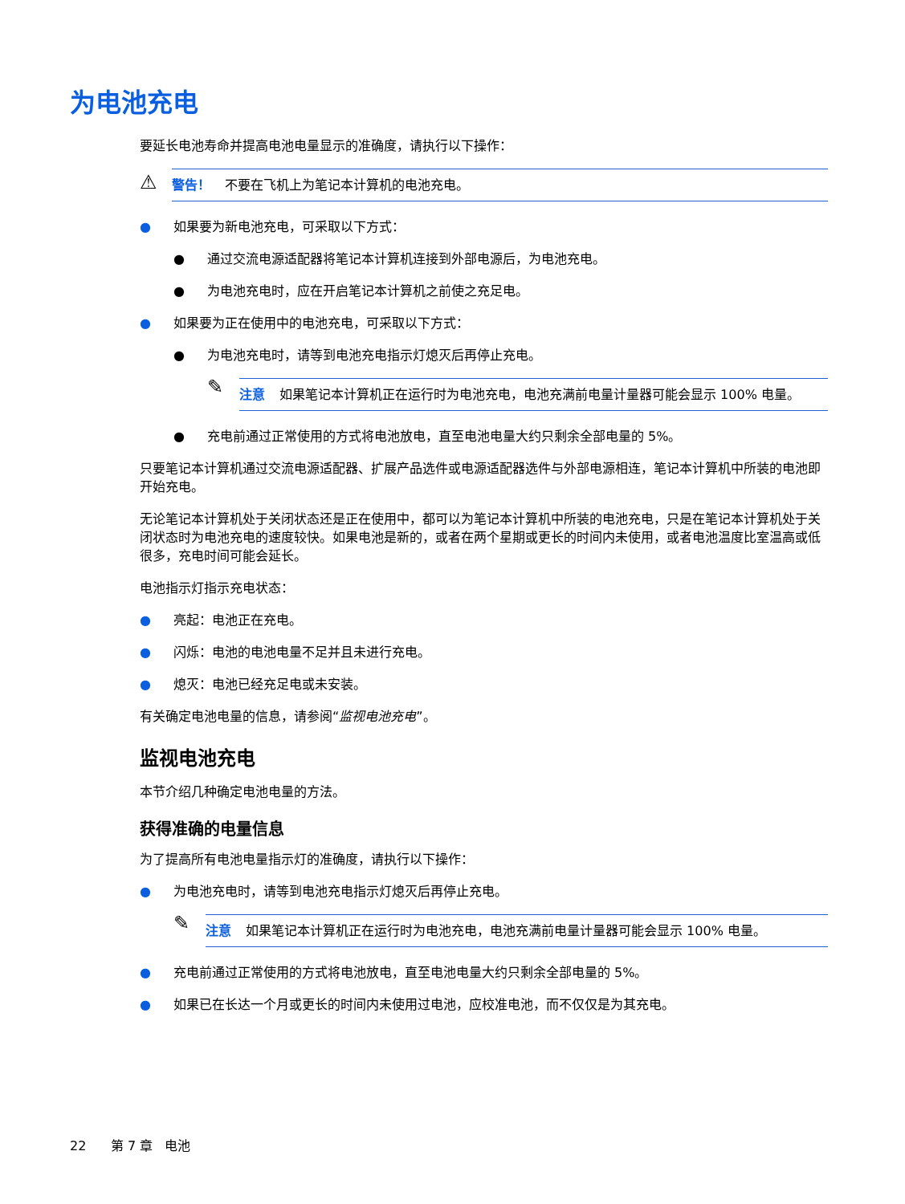为电池充电
要延长电池寿命并提高电池电量显示的准确度，请执行以下操作：
⚠
警告！ 不要在飞机上为笔记本计算机的电池充电。
● 如果要为新电池充电，可采取以下方式：
● 通过交流电源适配器将笔记本计算机连接到外部电源后，为电池充电。
● 为电池充电时，应在开启笔记本计算机之前使之充足电。
● 如果要为正在使用中的电池充电，可采取以下方式：
● 为电池充电时，请等到电池充电指示灯熄灭后再停止充电。
✎
注意 如果笔记本计算机正在运行时为电池充电，电池充满前电量计量器可能会显示 100% 电量。
● 充电前通过正常使用的方式将电池放电，直至电池电量大约只剩余全部电量的 5%。
只要笔记本计算机通过交流电源适配器、扩展产品选件或电源适配器选件与外部电源相连，笔记本计算机中所装的电池即开始充电。
无论笔记本计算机处于关闭状态还是正在使用中，都可以为笔记本计算机中所装的电池充电，只是在笔记本计算机处于关闭状态时为电池充电的速度较快。如果电池是新的，或者在两个星期或更长的时间内未使用，或者电池温度比室温高或低很多，充电时间可能会延长。
电池指示灯指示充电状态：
● 亮起：电池正在充电。
● 闪烁：电池的电池电量不足并且未进行充电。
● 熄灭：电池已经充足电或未安装。
有关确定电池电量的信息，请参阅“监视电池充电”。
监视电池充电
本节介绍几种确定电池电量的方法。
获得准确的电量信息
为了提高所有电池电量指示灯的准确度，请执行以下操作：
● 为电池充电时，请等到电池充电指示灯熄灭后再停止充电。
✎
注意 如果笔记本计算机正在运行时为电池充电，电池充满前电量计量器可能会显示 100% 电量。
● 充电前通过正常使用的方式将电池放电，直至电池电量大约只剩余全部电量的 5%。
● 如果已在长达一个月或更长的时间内未使用过电池，应校准电池，而不仅仅是为其充电。
22 第 7 章 电池